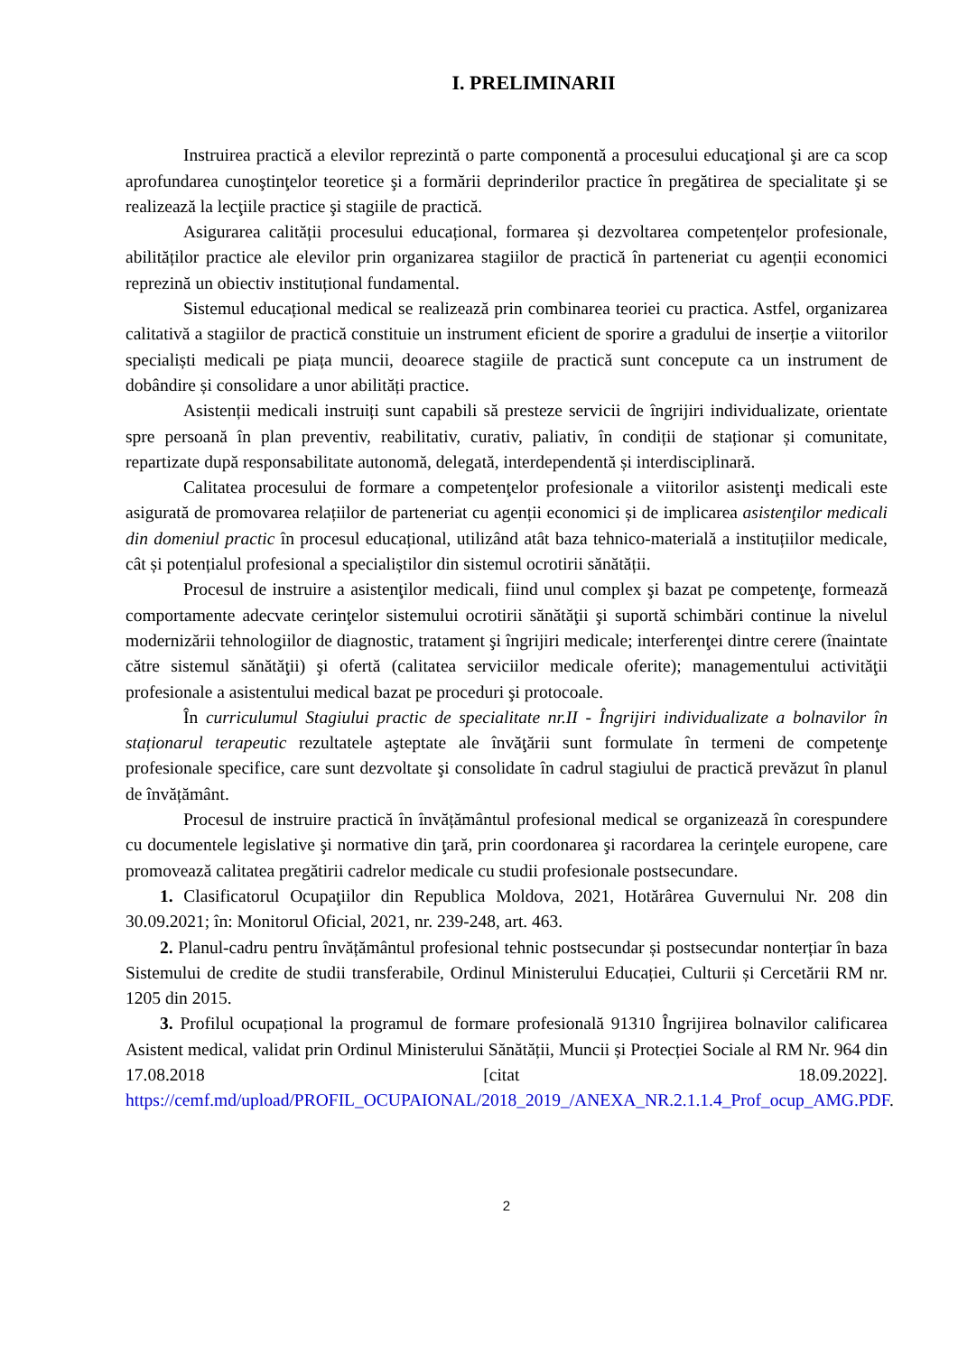I. PRELIMINARII
Instruirea practică a elevilor reprezintă o parte componentă a procesului educaţional şi are ca scop aprofundarea cunoştinţelor teoretice şi a formării deprinderilor practice în pregătirea de specialitate şi se realizează la lecţiile practice şi stagiile de practică.
Asigurarea calității procesului educațional, formarea și dezvoltarea competențelor profesionale, abilităților practice ale elevilor prin organizarea stagiilor de practică în parteneriat cu agenții economici reprezină un obiectiv instituțional fundamental.
Sistemul educațional medical se realizează prin combinarea teoriei cu practica. Astfel, organizarea calitativă a stagiilor de practică constituie un instrument eficient de sporire a gradului de inserție a viitorilor specialiști medicali pe piața muncii, deoarece stagiile de practică sunt concepute ca un instrument de dobândire și consolidare a unor abilități practice.
Asistenții medicali instruiți sunt capabili să presteze servicii de îngrijiri individualizate, orientate spre persoană în plan preventiv, reabilitativ, curativ, paliativ, în condiții de staționar și comunitate, repartizate după responsabilitate autonomă, delegată, interdependentă și interdisciplinară.
Calitatea procesului de formare a competenţelor profesionale a viitorilor asistenţi medicali este asigurată de promovarea relațiilor de parteneriat cu agenții economici și de implicarea asistenţilor medicali din domeniul practic în procesul educațional, utilizând atât baza tehnico-materială a instituțiilor medicale, cât și potențialul profesional a specialiștilor din sistemul ocrotirii sănătății.
Procesul de instruire a asistenţilor medicali, fiind unul complex şi bazat pe competenţe, formează comportamente adecvate cerinţelor sistemului ocrotirii sănătăţii şi suportă schimbări continue la nivelul modernizării tehnologiilor de diagnostic, tratament şi îngrijiri medicale; interferenţei dintre cerere (înaintate către sistemul sănătăţii) şi ofertă (calitatea serviciilor medicale oferite); managementului activităţii profesionale a asistentului medical bazat pe proceduri şi protocoale.
În curriculumul Stagiului practic de specialitate nr.II - Îngrijiri individualizate a bolnavilor în staționarul terapeutic rezultatele aşteptate ale învăţării sunt formulate în termeni de competenţe profesionale specifice, care sunt dezvoltate şi consolidate în cadrul stagiului de practică prevăzut în planul de învățământ.
Procesul de instruire practică în învățământul profesional medical se organizează în corespundere cu documentele legislative şi normative din ţară, prin coordonarea şi racordarea la cerinţele europene, care promovează calitatea pregătirii cadrelor medicale cu studii profesionale postsecundare.
1. Clasificatorul Ocupaţiilor din Republica Moldova, 2021, Hotărârea Guvernului Nr. 208 din 30.09.2021; în: Monitorul Oficial, 2021, nr. 239-248, art. 463.
2. Planul-cadru pentru învățământul profesional tehnic postsecundar și postsecundar nonterțiar în baza Sistemului de credite de studii transferabile, Ordinul Ministerului Educației, Culturii și Cercetării RM nr. 1205 din 2015.
3. Profilul ocupațional la programul de formare profesională 91310 Îngrijirea bolnavilor calificarea Asistent medical, validat prin Ordinul Ministerului Sănătății, Muncii și Protecției Sociale al RM Nr. 964 din 17.08.2018 [citat 18.09.2022]. https://cemf.md/upload/PROFIL_OCUPAIONAL/2018_2019_/ANEXA_NR.2.1.1.4_Prof_ocup_AMG.PDF.
2